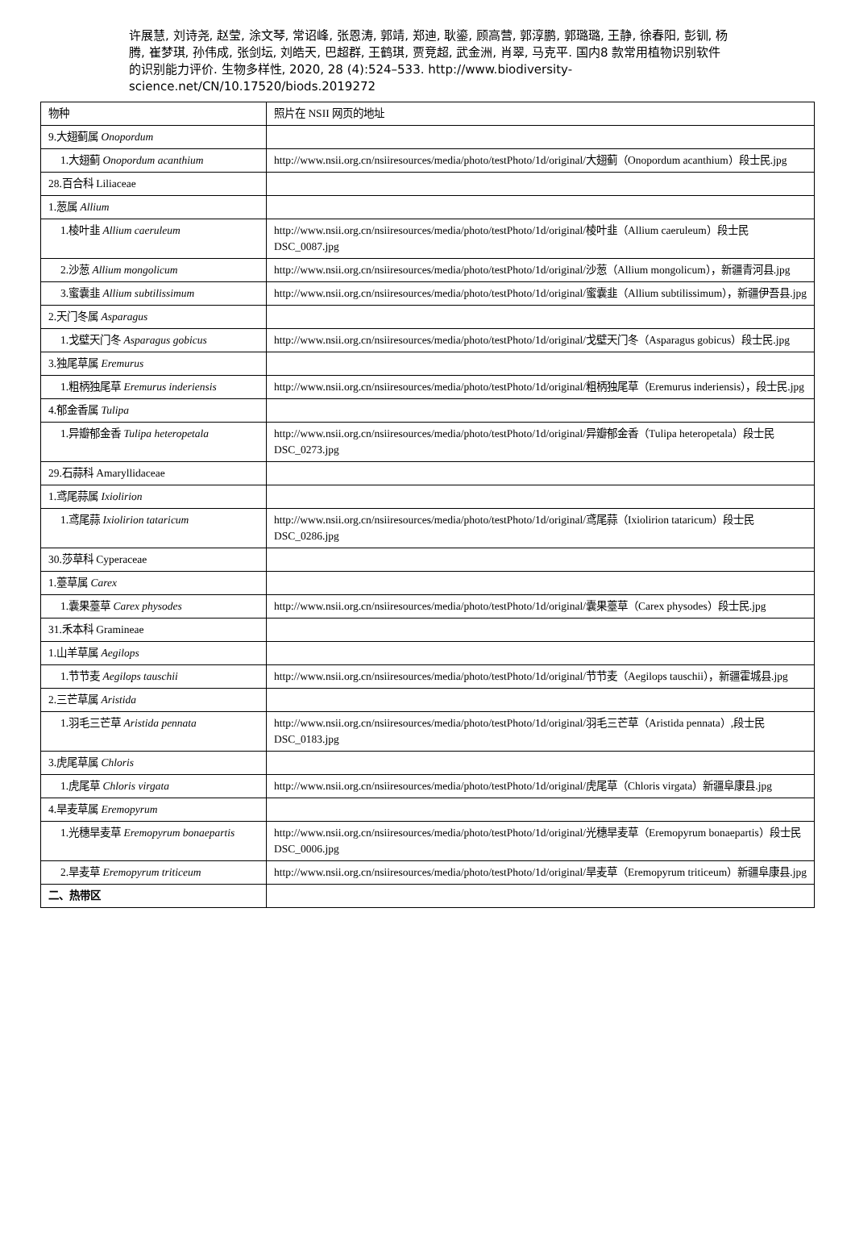许展慧, 刘诗尧, 赵莹, 涂文琴, 常诏峰, 张恩涛, 郭靖, 郑迪, 耿鎏, 顾高营, 郭淳鹏, 郭璐璐, 王静, 徐春阳, 彭钏, 杨腾, 崔梦琪, 孙伟成, 张剑坛, 刘皓天, 巴超群, 王鹤琪, 贾竞超, 武金洲, 肖翠, 马克平. 国内8 款常用植物识别软件的识别能力评价. 生物多样性, 2020, 28 (4):524–533. http://www.biodiversity-science.net/CN/10.17520/biods.2019272
| 物种 | 照片在 NSII 网页的地址 |
| 9.大翅蓟属 Onopordum | |
| 1.大翅蓟 Onopordum acanthium | http://www.nsii.org.cn/nsiiresources/media/photo/testPhoto/1d/original/大翅蓟（Onopordum acanthium）段士民.jpg |
| 28.百合科 Liliaceae | |
| 1.葱属 Allium | |
| 1.棱叶韭 Allium caeruleum | http://www.nsii.org.cn/nsiiresources/media/photo/testPhoto/1d/original/棱叶韭（Allium caeruleum）段士民 DSC_0087.jpg |
| 2.沙葱 Allium mongolicum | http://www.nsii.org.cn/nsiiresources/media/photo/testPhoto/1d/original/沙葱（Allium mongolicum），新疆青河县.jpg |
| 3.蜜囊韭 Allium subtilissimum | http://www.nsii.org.cn/nsiiresources/media/photo/testPhoto/1d/original/蜜囊韭（Allium subtilissimum），新疆伊吾县.jpg |
| 2.天门冬属 Asparagus | |
| 1.戈壁天门冬 Asparagus gobicus | http://www.nsii.org.cn/nsiiresources/media/photo/testPhoto/1d/original/戈壁天门冬（Asparagus gobicus）段士民.jpg |
| 3.独尾草属 Eremurus | |
| 1.粗柄独尾草 Eremurus inderiensis | http://www.nsii.org.cn/nsiiresources/media/photo/testPhoto/1d/original/粗柄独尾草（Eremurus inderiensis），段士民.jpg |
| 4.郁金香属 Tulipa | |
| 1.异瓣郁金香 Tulipa heteropetala | http://www.nsii.org.cn/nsiiresources/media/photo/testPhoto/1d/original/异瓣郁金香（Tulipa heteropetala）段士民 DSC_0273.jpg |
| 29.石蒜科 Amaryllidaceae | |
| 1.鸢尾蒜属 Ixiolirion | |
| 1.鸢尾蒜 Ixiolirion tataricum | http://www.nsii.org.cn/nsiiresources/media/photo/testPhoto/1d/original/鸢尾蒜（Ixiolirion tataricum）段士民 DSC_0286.jpg |
| 30.莎草科 Cyperaceae | |
| 1.薹草属 Carex | |
| 1.囊果薹草 Carex physodes | http://www.nsii.org.cn/nsiiresources/media/photo/testPhoto/1d/original/囊果薹草（Carex physodes）段士民.jpg |
| 31.禾本科 Gramineae | |
| 1.山羊草属 Aegilops | |
| 1.节节麦 Aegilops tauschii | http://www.nsii.org.cn/nsiiresources/media/photo/testPhoto/1d/original/节节麦（Aegilops tauschii），新疆霍城县.jpg |
| 2.三芒草属 Aristida | |
| 1.羽毛三芒草 Aristida pennata | http://www.nsii.org.cn/nsiiresources/media/photo/testPhoto/1d/original/羽毛三芒草（Aristida pennata）,段士民 DSC_0183.jpg |
| 3.虎尾草属 Chloris | |
| 1.虎尾草 Chloris virgata | http://www.nsii.org.cn/nsiiresources/media/photo/testPhoto/1d/original/虎尾草（Chloris virgata）新疆阜康县.jpg |
| 4.旱麦草属 Eremopyrum | |
| 1.光穗旱麦草 Eremopyrum bonaepartis | http://www.nsii.org.cn/nsiiresources/media/photo/testPhoto/1d/original/光穗旱麦草（Eremopyrum bonaepartis）段士民 DSC_0006.jpg |
| 2.旱麦草 Eremopyrum triticeum | http://www.nsii.org.cn/nsiiresources/media/photo/testPhoto/1d/original/旱麦草（Eremopyrum triticeum）新疆阜康县.jpg |
| 二、热带区 | |